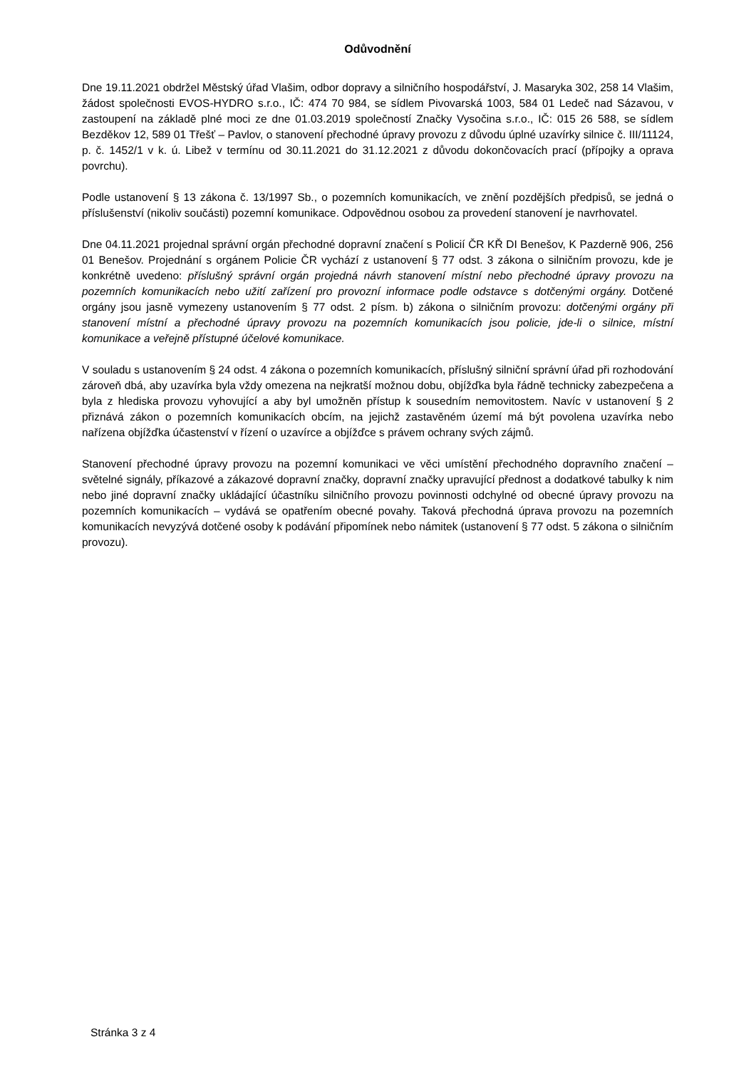Odůvodnění
Dne 19.11.2021 obdržel Městský úřad Vlašim, odbor dopravy a silničního hospodářství, J. Masaryka 302, 258 14 Vlašim, žádost společnosti EVOS-HYDRO s.r.o., IČ: 474 70 984, se sídlem Pivovarská 1003, 584 01 Ledeč nad Sázavou, v zastoupení na základě plné moci ze dne 01.03.2019 společností Značky Vysočina s.r.o., IČ: 015 26 588, se sídlem Bezděkov 12, 589 01 Třešť – Pavlov, o stanovení přechodné úpravy provozu z důvodu úplné uzavírky silnice č. III/11124, p. č. 1452/1 v k. ú. Libež v termínu od 30.11.2021 do 31.12.2021 z důvodu dokončovacích prací (přípojky a oprava povrchu).
Podle ustanovení § 13 zákona č. 13/1997 Sb., o pozemních komunikacích, ve znění pozdějších předpisů, se jedná o příslušenství (nikoliv součásti) pozemní komunikace. Odpovědnou osobou za provedení stanovení je navrhovatel.
Dne 04.11.2021 projednal správní orgán přechodné dopravní značení s Policií ČR KŘ DI Benešov, K Pazderně 906, 256 01 Benešov. Projednání s orgánem Policie ČR vychází z ustanovení § 77 odst. 3 zákona o silničním provozu, kde je konkrétně uvedeno: příslušný správní orgán projedná návrh stanovení místní nebo přechodné úpravy provozu na pozemních komunikacích nebo užití zařízení pro provozní informace podle odstavce s dotčenými orgány. Dotčené orgány jsou jasně vymezeny ustanovením § 77 odst. 2 písm. b) zákona o silničním provozu: dotčenými orgány při stanovení místní a přechodné úpravy provozu na pozemních komunikacích jsou policie, jde-li o silnice, místní komunikace a veřejně přístupné účelové komunikace.
V souladu s ustanovením § 24 odst. 4 zákona o pozemních komunikacích, příslušný silniční správní úřad při rozhodování zároveň dbá, aby uzavírka byla vždy omezena na nejkratší možnou dobu, objížďka byla řádně technicky zabezpečena a byla z hlediska provozu vyhovující a aby byl umožněn přístup k sousedním nemovitostem. Navíc v ustanovení § 2 přiznává zákon o pozemních komunikacích obcím, na jejichž zastavěném území má být povolena uzavírka nebo nařízena objížďka účastenství v řízení o uzavírce a objížďce s právem ochrany svých zájmů.
Stanovení přechodné úpravy provozu na pozemní komunikaci ve věci umístění přechodného dopravního značení – světelné signály, příkazové a zákazové dopravní značky, dopravní značky upravující přednost a dodatkové tabulky k nim nebo jiné dopravní značky ukládající účastníku silničního provozu povinnosti odchylné od obecné úpravy provozu na pozemních komunikacích – vydává se opatřením obecné povahy. Taková přechodná úprava provozu na pozemních komunikacích nevyzývá dotčené osoby k podávání připomínek nebo námitek (ustanovení § 77 odst. 5 zákona o silničním provozu).
Stránka 3 z 4